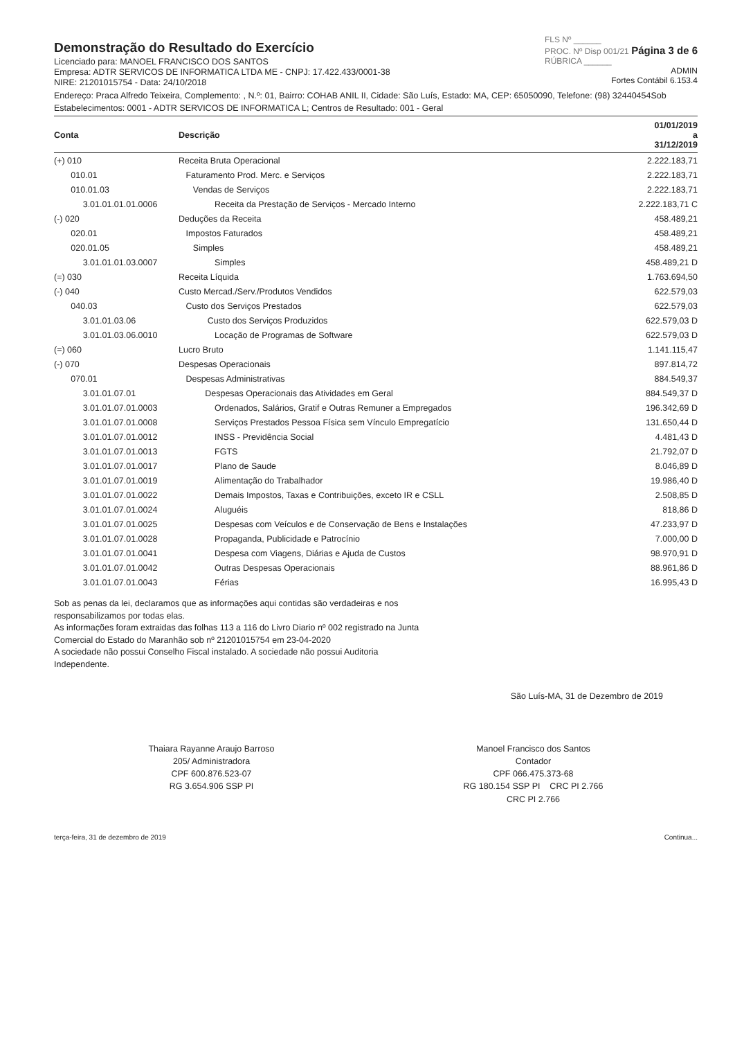Demonstração do Resultado do Exercício
Licenciado para: MANOEL FRANCISCO DOS SANTOS
Empresa: ADTR SERVICOS DE INFORMATICA LTDA ME - CNPJ: 17.422.433/0001-38
NIRE: 21201015754 - Data: 24/10/2018
FLS Nº ______
PROC. Nº Disp 001/21 Página 3 de 6
RÚBRICA ______
ADMIN
Fortes Contábil 6.153.4
Endereço: Praca Alfredo Teixeira, Complemento: , N.º: 01, Bairro: COHAB ANIL II, Cidade: São Luís, Estado: MA, CEP: 65050090, Telefone: (98) 32440454Sob
Estabelecimentos: 0001 - ADTR SERVICOS DE INFORMATICA L; Centros de Resultado: 001 - Geral
| Conta | Descrição | 01/01/2019 a 31/12/2019 |
| --- | --- | --- |
| (+) 010 | Receita Bruta Operacional | 2.222.183,71 |
| 010.01 | Faturamento Prod. Merc. e Serviços | 2.222.183,71 |
| 010.01.03 | Vendas de Serviços | 2.222.183,71 |
| 3.01.01.01.01.0006 | Receita da Prestação de Serviços - Mercado Interno | 2.222.183,71 C |
| (-) 020 | Deduções da Receita | 458.489,21 |
| 020.01 | Impostos Faturados | 458.489,21 |
| 020.01.05 | Simples | 458.489,21 |
| 3.01.01.01.03.0007 | Simples | 458.489,21 D |
| (=) 030 | Receita Líquida | 1.763.694,50 |
| (-) 040 | Custo Mercad./Serv./Produtos Vendidos | 622.579,03 |
| 040.03 | Custo dos Serviços Prestados | 622.579,03 |
| 3.01.01.03.06 | Custo dos Serviços Produzidos | 622.579,03 D |
| 3.01.01.03.06.0010 | Locação de Programas de Software | 622.579,03 D |
| (=) 060 | Lucro Bruto | 1.141.115,47 |
| (-) 070 | Despesas Operacionais | 897.814,72 |
| 070.01 | Despesas Administrativas | 884.549,37 |
| 3.01.01.07.01 | Despesas Operacionais das Atividades em Geral | 884.549,37 D |
| 3.01.01.07.01.0003 | Ordenados, Salários, Gratif e Outras Remuner a Empregados | 196.342,69 D |
| 3.01.01.07.01.0008 | Serviços Prestados Pessoa Física sem Vínculo Empregatício | 131.650,44 D |
| 3.01.01.07.01.0012 | INSS - Previdência Social | 4.481,43 D |
| 3.01.01.07.01.0013 | FGTS | 21.792,07 D |
| 3.01.01.07.01.0017 | Plano de Saude | 8.046,89 D |
| 3.01.01.07.01.0019 | Alimentação do Trabalhador | 19.986,40 D |
| 3.01.01.07.01.0022 | Demais Impostos, Taxas e Contribuições, exceto IR e CSLL | 2.508,85 D |
| 3.01.01.07.01.0024 | Aluguéis | 818,86 D |
| 3.01.01.07.01.0025 | Despesas com Veículos e de Conservação de Bens e Instalações | 47.233,97 D |
| 3.01.01.07.01.0028 | Propaganda, Publicidade e Patrocínio | 7.000,00 D |
| 3.01.01.07.01.0041 | Despesa com Viagens, Diárias e Ajuda de Custos | 98.970,91 D |
| 3.01.01.07.01.0042 | Outras Despesas Operacionais | 88.961,86 D |
| 3.01.01.07.01.0043 | Férias | 16.995,43 D |
Sob as penas da lei, declaramos que as informações aqui contidas são verdadeiras e nos responsabilizamos por todas elas.
As informações foram extraidas das folhas 113 a 116 do Livro Diario nº 002 registrado na Junta Comercial do Estado do Maranhão sob nº 21201015754 em 23-04-2020
A sociedade não possui Conselho Fiscal instalado. A sociedade não possui Auditoria Independente.
São Luís-MA, 31 de Dezembro de 2019
Thaiara Rayanne Araujo Barroso
205/ Administradora
CPF 600.876.523-07
RG 3.654.906 SSP PI
Manoel Francisco dos Santos
Contador
CPF 066.475.373-68
RG 180.154 SSP PI CRC PI 2.766
CRC PI 2.766
terça-feira, 31 de dezembro de 2019 Continua...